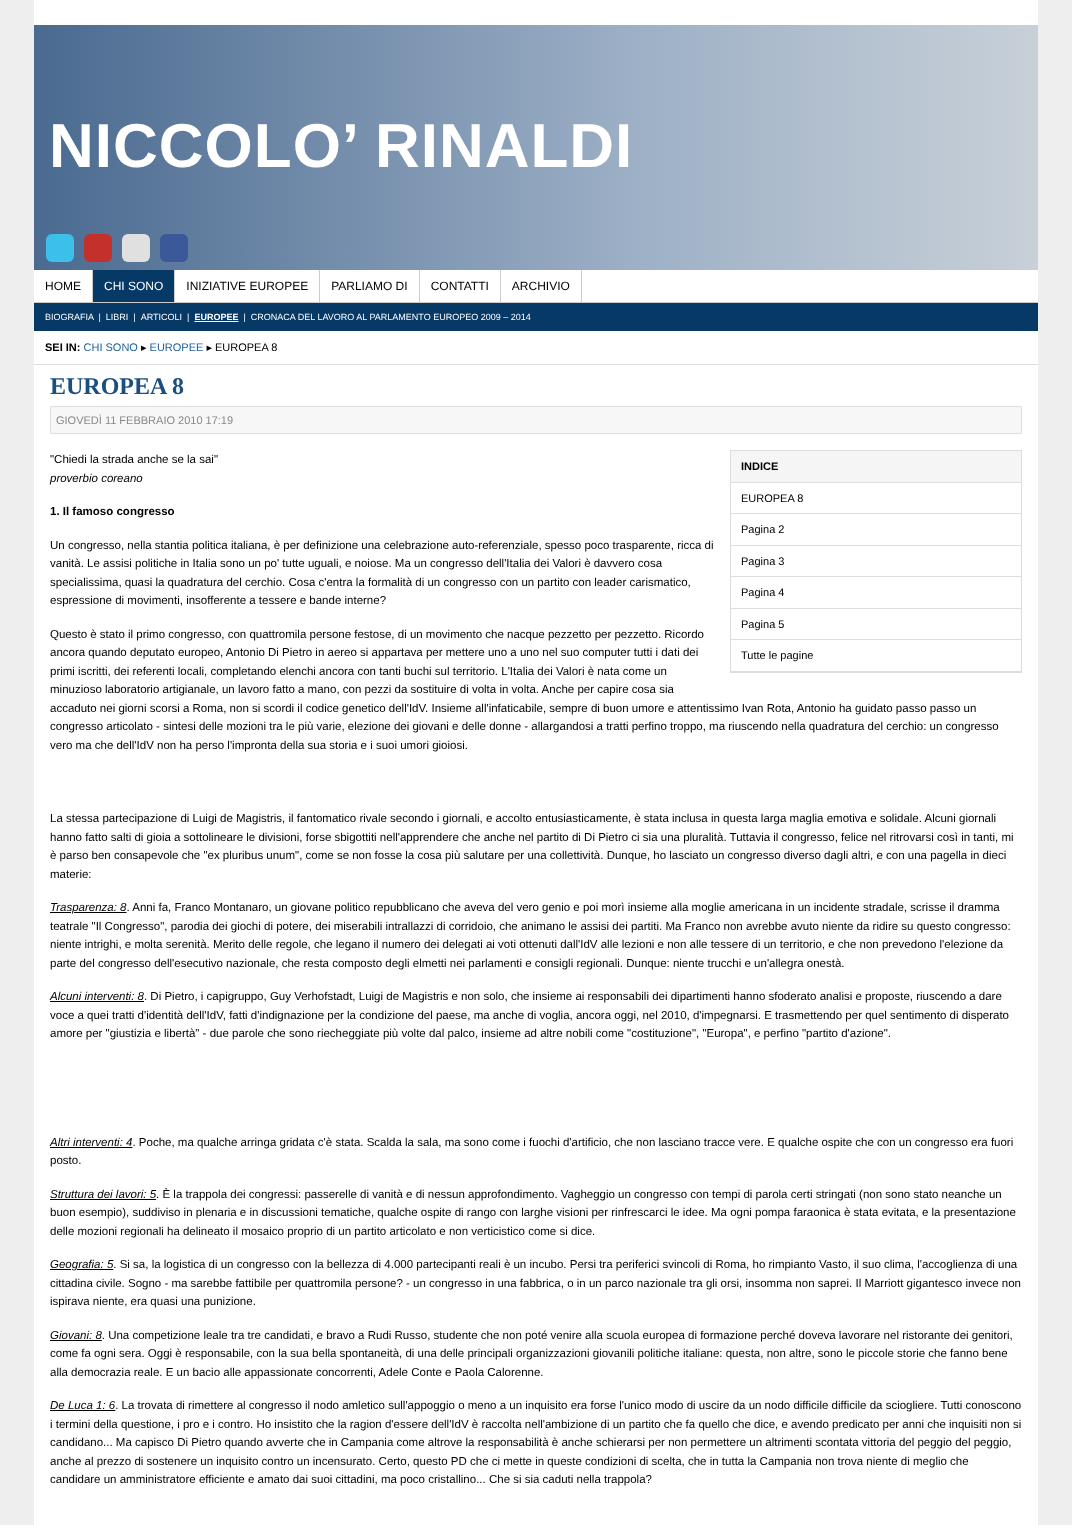NICCOLO’ RINALDI
HOME CHI SONO INIZIATIVE EUROPEE PARLIAMO DI CONTATTI ARCHIVIO
BIOGRAFIA | LIBRI | ARTICOLI | EUROPEE | CRONACA DEL LAVORO AL PARLAMENTO EUROPEO 2009 – 2014
SEI IN: CHI SONO ▸ EUROPEE ▸ EUROPEA 8
EUROPEA 8
GIOVEDÌ 11 FEBBRAIO 2010 17:19
INDICE
EUROPEA 8
Pagina 2
Pagina 3
Pagina 4
Pagina 5
Tutte le pagine
"Chiedi la strada anche se la sai"
proverbio coreano
1. Il famoso congresso
Un congresso, nella stantia politica italiana, è per definizione una celebrazione auto-referenziale, spesso poco trasparente, ricca di vanità. Le assisi politiche in Italia sono un po' tutte uguali, e noiose. Ma un congresso dell'Italia dei Valori è davvero cosa specialissima, quasi la quadratura del cerchio. Cosa c'entra la formalità di un congresso con un partito con leader carismatico, espressione di movimenti, insofferente a tessere e bande interne?
Questo è stato il primo congresso, con quattromila persone festose, di un movimento che nacque pezzetto per pezzetto. Ricordo ancora quando deputato europeo, Antonio Di Pietro in aereo si appartava per mettere uno a uno nel suo computer tutti i dati dei primi iscritti, dei referenti locali, completando elenchi ancora con tanti buchi sul territorio. L'Italia dei Valori è nata come un minuzioso laboratorio artigianale, un lavoro fatto a mano, con pezzi da sostituire di volta in volta. Anche per capire cosa sia accaduto nei giorni scorsi a Roma, non si scordi il codice genetico dell'IdV. Insieme all'infaticabile, sempre di buon umore e attentissimo Ivan Rota, Antonio ha guidato passo passo un congresso articolato - sintesi delle mozioni tra le più varie, elezione dei giovani e delle donne - allargandosi a tratti perfino troppo, ma riuscendo nella quadratura del cerchio: un congresso vero ma che dell'IdV non ha perso l'impronta della sua storia e i suoi umori gioiosi.
La stessa partecipazione di Luigi de Magistris, il fantomatico rivale secondo i giornali, e accolto entusiasticamente, è stata inclusa in questa larga maglia emotiva e solidale. Alcuni giornali hanno fatto salti di gioia a sottolineare le divisioni, forse sbigottiti nell'apprendere che anche nel partito di Di Pietro ci sia una pluralità. Tuttavia il congresso, felice nel ritrovarsi così in tanti, mi è parso ben consapevole che "ex pluribus unum", come se non fosse la cosa più salutare per una collettività. Dunque, ho lasciato un congresso diverso dagli altri, e con una pagella in dieci materie:
Trasparenza: 8. Anni fa, Franco Montanaro, un giovane politico repubblicano che aveva del vero genio e poi morì insieme alla moglie americana in un incidente stradale, scrisse il dramma teatrale "Il Congresso", parodia dei giochi di potere, dei miserabili intrallazzi di corridoio, che animano le assisi dei partiti. Ma Franco non avrebbe avuto niente da ridire su questo congresso: niente intrighi, e molta serenità. Merito delle regole, che legano il numero dei delegati ai voti ottenuti dall'IdV alle lezioni e non alle tessere di un territorio, e che non prevedono l'elezione da parte del congresso dell'esecutivo nazionale, che resta composto degli elmetti nei parlamenti e consigli regionali. Dunque: niente trucchi e un'allegra onestà.
Alcuni interventi: 8. Di Pietro, i capigruppo, Guy Verhofstadt, Luigi de Magistris e non solo, che insieme ai responsabili dei dipartimenti hanno sfoderato analisi e proposte, riuscendo a dare voce a quei tratti d'identità dell'IdV, fatti d'indignazione per la condizione del paese, ma anche di voglia, ancora oggi, nel 2010, d'impegnarsi. E trasmettendo per quel sentimento di disperato amore per "giustizia e libertà" - due parole che sono riecheggiate più volte dal palco, insieme ad altre nobili come "costituzione", "Europa", e perfino "partito d'azione".
Altri interventi: 4. Poche, ma qualche arringa gridata c'è stata. Scalda la sala, ma sono come i fuochi d'artificio, che non lasciano tracce vere. E qualche ospite che con un congresso era fuori posto.
Struttura dei lavori: 5. È la trappola dei congressi: passerelle di vanità e di nessun approfondimento. Vagheggio un congresso con tempi di parola certi stringati (non sono stato neanche un buon esempio), suddiviso in plenaria e in discussioni tematiche, qualche ospite di rango con larghe visioni per rinfrescarci le idee. Ma ogni pompa faraonica è stata evitata, e la presentazione delle mozioni regionali ha delineato il mosaico proprio di un partito articolato e non verticistico come si dice.
Geografia: 5. Si sa, la logistica di un congresso con la bellezza di 4.000 partecipanti reali è un incubo. Persi tra periferici svincoli di Roma, ho rimpianto Vasto, il suo clima, l'accoglienza di una cittadina civile. Sogno - ma sarebbe fattibile per quattromila persone? - un congresso in una fabbrica, o in un parco nazionale tra gli orsi, insomma non saprei. Il Marriott gigantesco invece non ispirava niente, era quasi una punizione.
Giovani: 8. Una competizione leale tra tre candidati, e bravo a Rudi Russo, studente che non poté venire alla scuola europea di formazione perché doveva lavorare nel ristorante dei genitori, come fa ogni sera. Oggi è responsabile, con la sua bella spontaneità, di una delle principali organizzazioni giovanili politiche italiane: questa, non altre, sono le piccole storie che fanno bene alla democrazia reale. E un bacio alle appassionate concorrenti, Adele Conte e Paola Calorenne.
De Luca 1: 6. La trovata di rimettere al congresso il nodo amletico sull'appoggio o meno a un inquisito era forse l'unico modo di uscire da un nodo difficile difficile da sciogliere. Tutti conoscono i termini della questione, i pro e i contro. Ho insistito che la ragion d'essere dell'IdV è raccolta nell'ambizione di un partito che fa quello che dice, e avendo predicato per anni che inquisiti non si candidano... Ma capisco Di Pietro quando avverte che in Campania come altrove la responsabilità è anche schierarsi per non permettere un altrimenti scontata vittoria del peggio del peggio, anche al prezzo di sostenere un inquisito contro un incensurato. Certo, questo PD che ci mette in queste condizioni di scelta, che in tutta la Campania non trova niente di meglio che candidare un amministratore efficiente e amato dai suoi cittadini, ma poco cristallino... Che si sia caduti nella trappola?